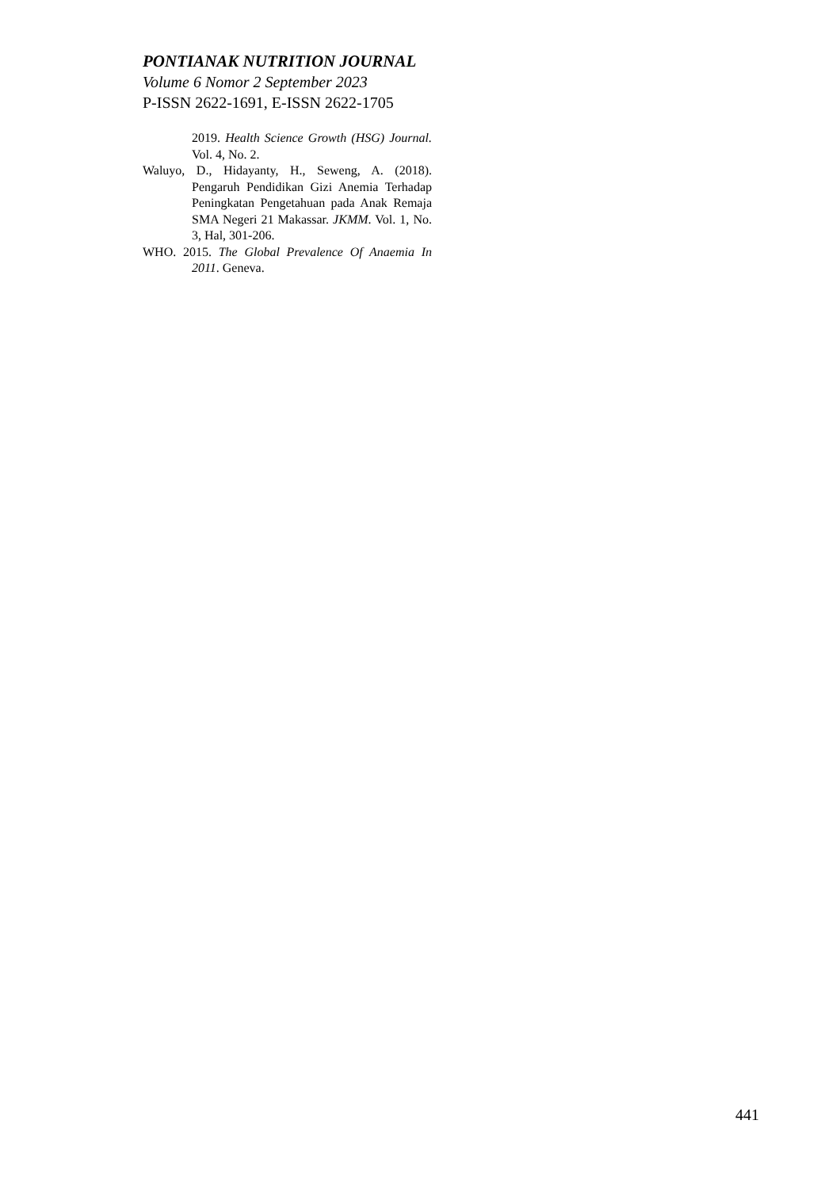PONTIANAK NUTRITION JOURNAL
Volume 6 Nomor 2 September 2023
P-ISSN 2622-1691, E-ISSN 2622-1705
2019. Health Science Growth (HSG) Journal. Vol. 4, No. 2.
Waluyo, D., Hidayanty, H., Seweng, A. (2018). Pengaruh Pendidikan Gizi Anemia Terhadap Peningkatan Pengetahuan pada Anak Remaja SMA Negeri 21 Makassar. JKMM. Vol. 1, No. 3, Hal, 301-206.
WHO. 2015. The Global Prevalence Of Anaemia In 2011. Geneva.
441